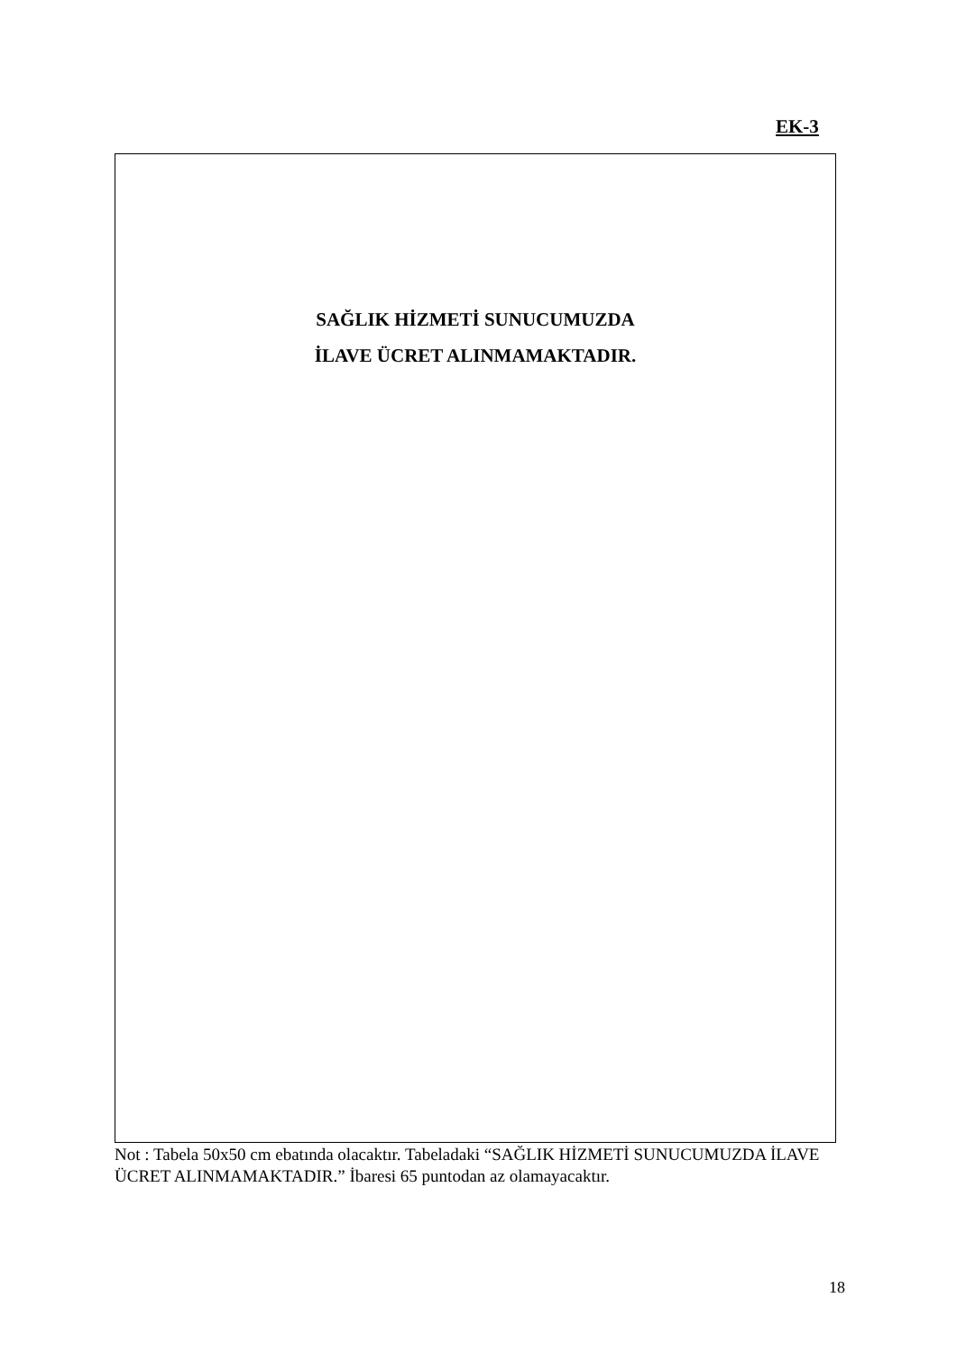EK-3
SAĞLIK HİZMETİ SUNUCUMUZDA
İLAVE ÜCRET ALINMAMAKTADIR.
Not : Tabela 50x50 cm ebatında olacaktır. Tabeladaki “SAĞLIK HİZMETİ SUNUCUMUZDA İLAVE ÜCRET ALINMAMAKTADIR.” İbaresi 65 puntodan az olamayacaktır.
18